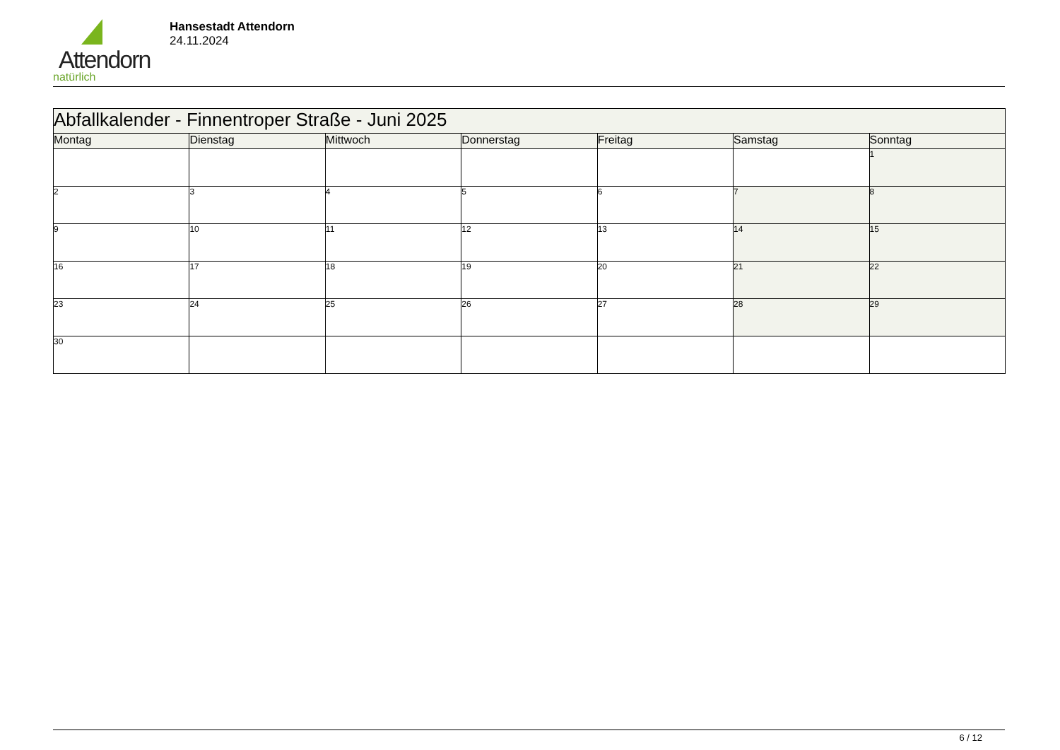Attendorn
natürlich
Hansestadt Attendorn
24.11.2024
| Abfallkalender - Finnentroper Straße - Juni 2025 | | | | | | |
| --- | --- | --- | --- | --- | --- | --- |
| Montag | Dienstag | Mittwoch | Donnerstag | Freitag | Samstag | Sonntag |
| | | | | | | 1 |
| 2 | 3 | 4 | 5 | 6 | 7 | 8 |
| 9 | 10 | 11 | 12 | 13 | 14 | 15 |
| 16 | 17 | 18 | 19 | 20 | 21 | 22 |
| 23 | 24 | 25 | 26 | 27 | 28 | 29 |
| 30 | | | | | | |
6 / 12